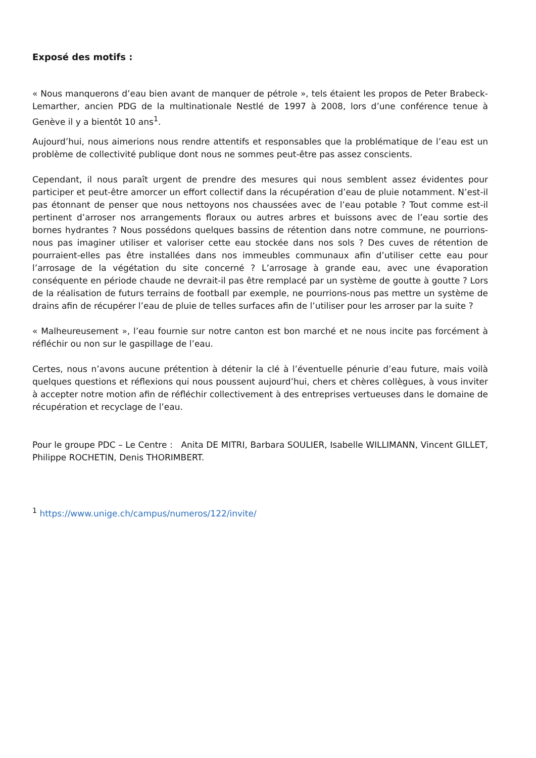Exposé des motifs :
« Nous manquerons d’eau bien avant de manquer de pétrole », tels étaient les propos de Peter Brabeck-Lemarther, ancien PDG de la multinationale Nestlé de 1997 à 2008, lors d’une conférence tenue à Genève il y a bientôt 10 ans<sup>1</sup>.
Aujourd’hui, nous aimerions nous rendre attentifs et responsables que la problématique de l’eau est un problème de collectivité publique dont nous ne sommes peut-être pas assez conscients.
Cependant, il nous paraît urgent de prendre des mesures qui nous semblent assez évidentes pour participer et peut-être amorcer un effort collectif dans la récupération d’eau de pluie notamment. N’est-il pas étonnant de penser que nous nettoyons nos chaussées avec de l’eau potable ? Tout comme est-il pertinent d’arroser nos arrangements floraux ou autres arbres et buissons avec de l’eau sortie des bornes hydrantes ? Nous possédons quelques bassins de rétention dans notre commune, ne pourrions-nous pas imaginer utiliser et valoriser cette eau stockée dans nos sols ? Des cuves de rétention de pourraient-elles pas être installées dans nos immeubles communaux afin d’utiliser cette eau pour l’arrosage de la végétation du site concerné ? L’arrosage à grande eau, avec une évaporation conséquente en période chaude ne devrait-il pas être remplacé par un système de goutte à goutte ? Lors de la réalisation de futurs terrains de football par exemple, ne pourrions-nous pas mettre un système de drains afin de récupérer l’eau de pluie de telles surfaces afin de l’utiliser pour les arroser par la suite ?
« Malheureusement », l’eau fournie sur notre canton est bon marché et ne nous incite pas forcément à réfléchir ou non sur le gaspillage de l’eau.
Certes, nous n’avons aucune prétention à détenir la clé à l’éventuelle pénurie d’eau future, mais voilà quelques questions et réflexions qui nous poussent aujourd’hui, chers et chères collègues, à vous inviter à accepter notre motion afin de réfléchir collectivement à des entreprises vertueuses dans le domaine de récupération et recyclage de l’eau.
Pour le groupe PDC – Le Centre : Anita DE MITRI, Barbara SOULIER, Isabelle WILLIMANN, Vincent GILLET, Philippe ROCHETIN, Denis THORIMBERT.
<sup>1</sup> https://www.unige.ch/campus/numeros/122/invite/